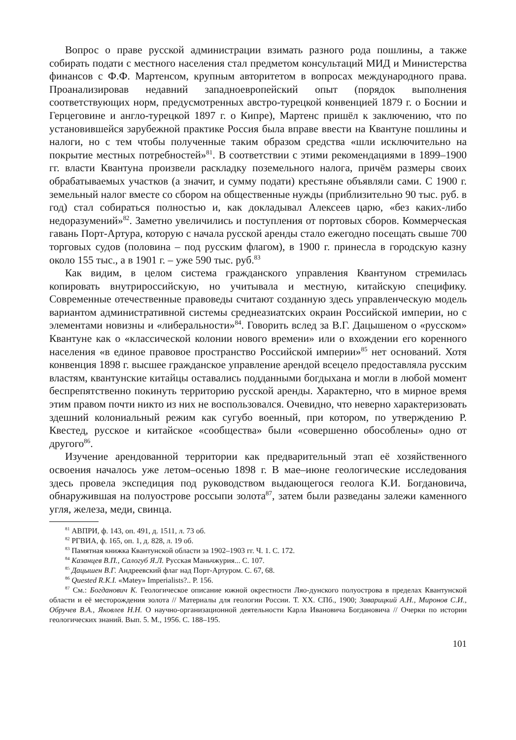Вопрос о праве русской администрации взимать разного рода пошлины, а также собирать подати с местного населения стал предметом консультаций МИД и Министерства финансов с Ф.Ф. Мартенсом, крупным авторитетом в вопросах международного права. Проанализировав недавний западноевропейский опыт (порядок выполнения соответствующих норм, предусмотренных австро-турецкой конвенцией 1879 г. о Боснии и Герцеговине и англо-турецкой 1897 г. о Кипре), Мартенс пришёл к заключению, что по установившейся зарубежной практике Россия была вправе ввести на Квантуне пошлины и налоги, но с тем чтобы полученные таким образом средства «шли исключительно на покрытие местных потребностей»<sup>81</sup>. В соответствии с этими рекомендациями в 1899–1900 гг. власти Квантуна произвели раскладку поземельного налога, причём размеры своих обрабатываемых участков (а значит, и сумму подати) крестьяне объявляли сами. С 1900 г. земельный налог вместе со сбором на общественные нужды (приблизительно 90 тыс. руб. в год) стал собираться полностью и, как докладывал Алексеев царю, «без каких-либо недоразумений»<sup>82</sup>. Заметно увеличились и поступления от портовых сборов. Коммерческая гавань Порт-Артура, которую с начала русской аренды стало ежегодно посещать свыше 700 торговых судов (половина – под русским флагом), в 1900 г. принесла в городскую казну около 155 тыс., а в 1901 г. – уже 590 тыс. руб.<sup>83</sup>
Как видим, в целом система гражданского управления Квантуном стремилась копировать внутрироссийскую, но учитывала и местную, китайскую специфику. Современные отечественные правоведы считают созданную здесь управленческую модель вариантом административной системы среднеазиатских окраин Российской империи, но с элементами новизны и «либеральности»<sup>84</sup>. Говорить вслед за В.Г. Дацышеном о «русском» Квантуне как о «классической колонии нового времени» или о вхождении его коренного населения «в единое правовое пространство Российской империи»<sup>85</sup> нет оснований. Хотя конвенция 1898 г. высшее гражданское управление арендой всецело предоставляла русским властям, квантунские китайцы оставались подданными богдыхана и могли в любой момент беспрепятственно покинуть территорию русской аренды. Характерно, что в мирное время этим правом почти никто из них не воспользовался. Очевидно, что неверно характеризовать здешний колониальный режим как сугубо военный, при котором, по утверждению Р. Квестед, русское и китайское «сообщества» были «совершенно обособлены» одно от другого<sup>86</sup>.
Изучение арендованной территории как предварительный этап её хозяйственного освоения началось уже летом–осенью 1898 г. В мае–июне геологические исследования здесь провела экспедиция под руководством выдающегося геолога К.И. Богдановича, обнаружившая на полуострове россыпи золота<sup>87</sup>, затем были разведаны залежи каменного угля, железа, меди, свинца.
<sup>81</sup> АВПРИ, ф. 143, оп. 491, д. 1511, л. 73 об.
<sup>82</sup> РГВИА, ф. 165, оп. 1, д. 828, л. 19 об.
<sup>83</sup> Памятная книжка Квантунской области за 1902–1903 гг. Ч. 1. С. 172.
<sup>84</sup> Казанцев В.П., Салогуб Я.Л. Русская Маньчжурия... С. 107.
<sup>85</sup> Дацышен В.Г. Андреевский флаг над Порт-Артуром. С. 67, 68.
<sup>86</sup> Quested R.K.I. «Matey» Imperialists?.. P. 156.
<sup>87</sup> См.: Богданович К. Геологическое описание южной окрестности Ляо-дунского полуострова в пределах Квантунской области и её месторождения золота // Материалы для геологии России. Т. XX. СПб., 1900; Заварицкий А.Н., Миронов С.И., Обручев В.А., Яковлев Н.Н. О научно-организационной деятельности Карла Ивановича Богдановича // Очерки по истории геологических знаний. Вып. 5. М., 1956. С. 188–195.
101